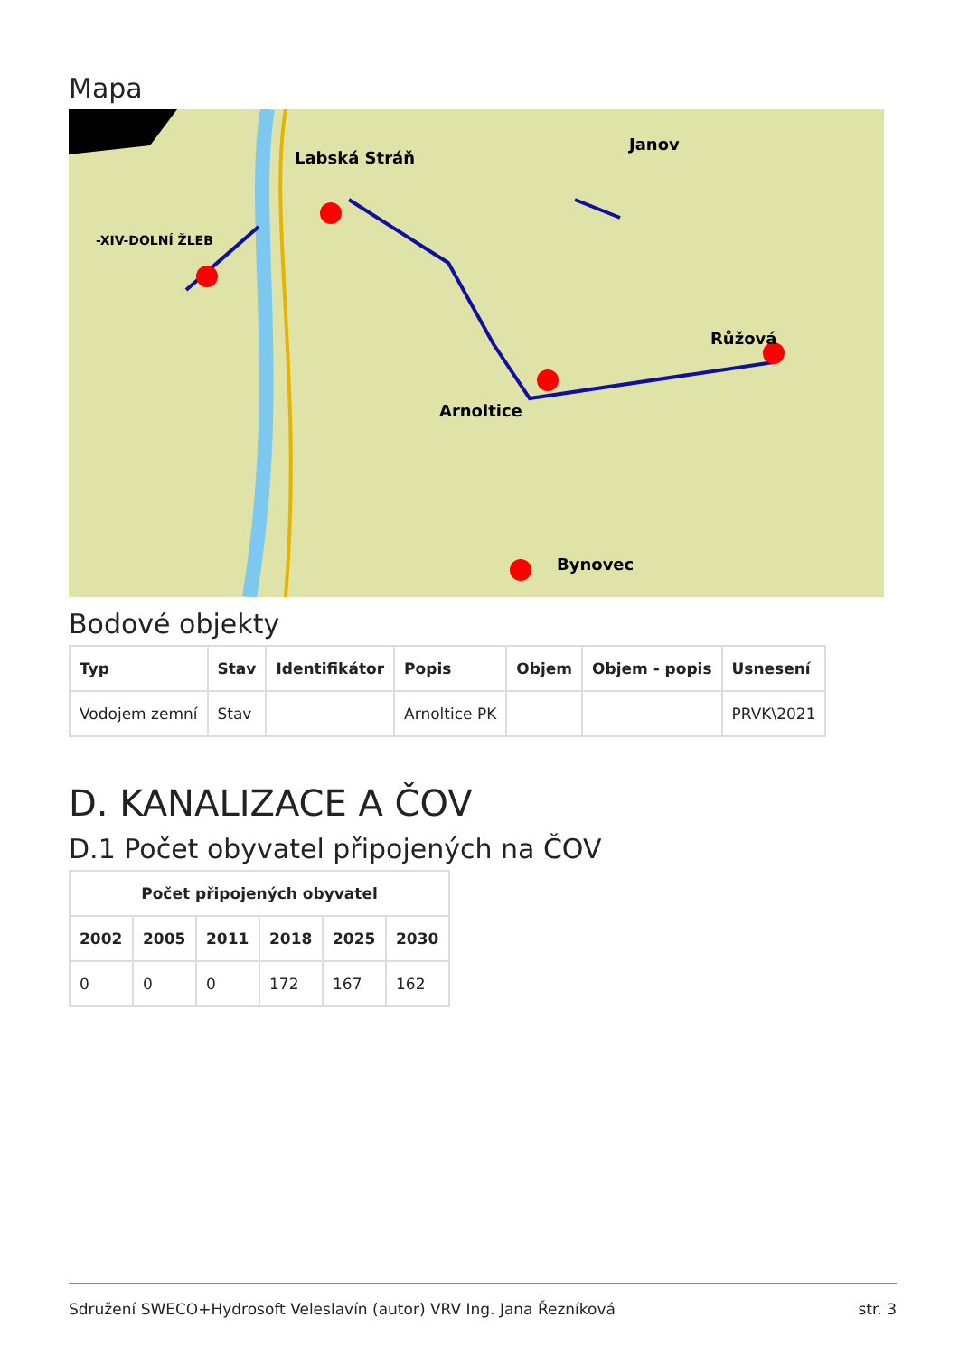Mapa
Labská Stráň
Janov
-XIV-DOLNÍ ŽLEB
Arnoltice
Růžová
Bynovec
Bodové objekty
| Typ | Stav | Identifikátor | Popis | Objem | Objem - popis | Usnesení |
| --- | --- | --- | --- | --- | --- | --- |
| Vodojem zemní | Stav | | Arnoltice PK | | | PRVK\2021 |
D. KANALIZACE A ČOV
D.1 Počet obyvatel připojených na ČOV
| Počet připojených obyvatel | | | | | |
| --- | --- | --- | --- | --- | --- |
| 2002 | 2005 | 2011 | 2018 | 2025 | 2030 |
| 0 | 0 | 0 | 172 | 167 | 162 |
Sdružení SWECO+Hydrosoft Veleslavín (autor) VRV Ing. Jana Řezníková str. 3